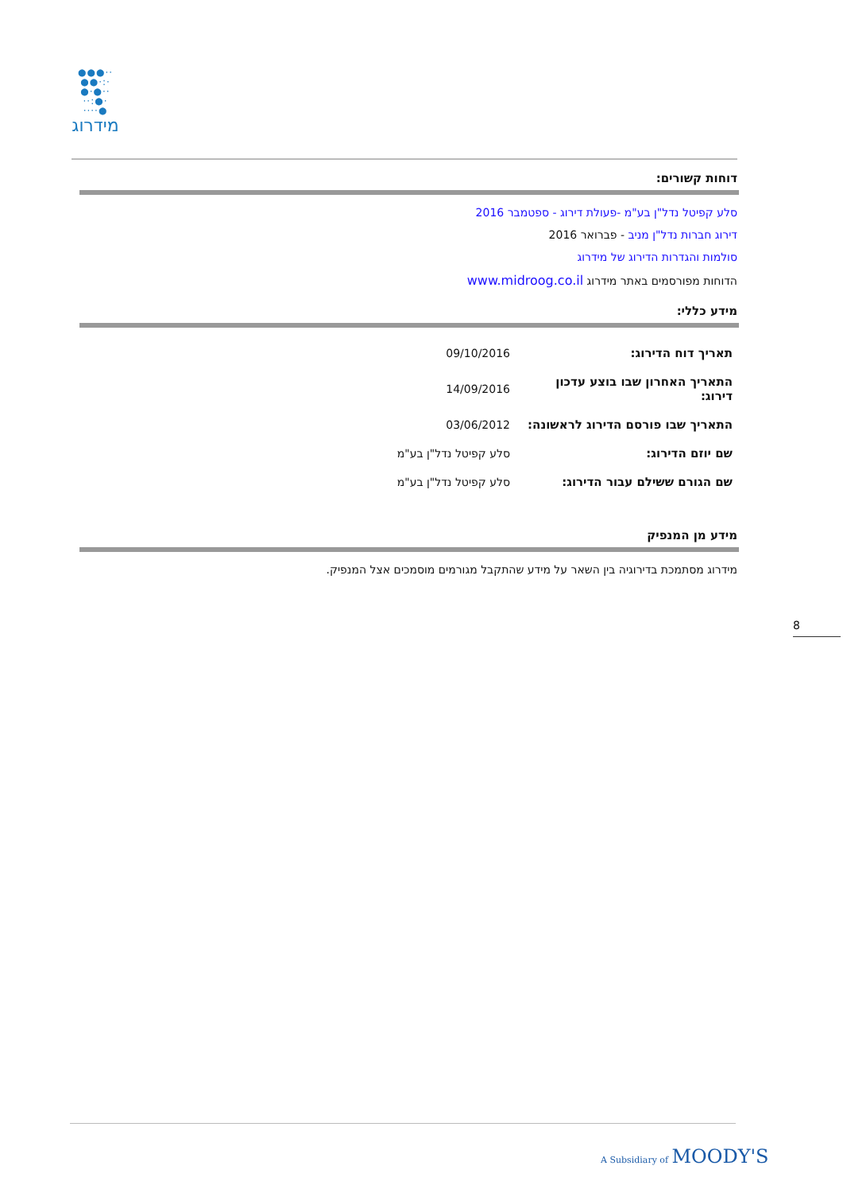●●●··
●●·:·
●·●··
··:●·
····●
מידרוג
דוחות קשורים:
סלע קפיטל נדל"ן בע"מ -פעולת דירוג - ספטמבר 2016
דירוג חברות נדל"ן מניב - פברואר 2016
סולמות והגדרות הדירוג של מידרוג
הדוחות מפורסמים באתר מידרוג www.midroog.co.il
מידע כללי:
| תאריך דוח הדירוג: | 09/10/2016 |
| התאריך האחרון שבו בוצע עדכון דירוג: | 14/09/2016 |
| התאריך שבו פורסם הדירוג לראשונה: | 03/06/2012 |
| שם יוזם הדירוג: | סלע קפיטל נדל"ן בע"מ |
| שם הגורם ששילם עבור הדירוג: | סלע קפיטל נדל"ן בע"מ |
מידע מן המנפיק
מידרוג מסתמכת בדירוגיה בין השאר על מידע שהתקבל מגורמים מוסמכים אצל המנפיק.
8
A Subsidiary of MOODY'S